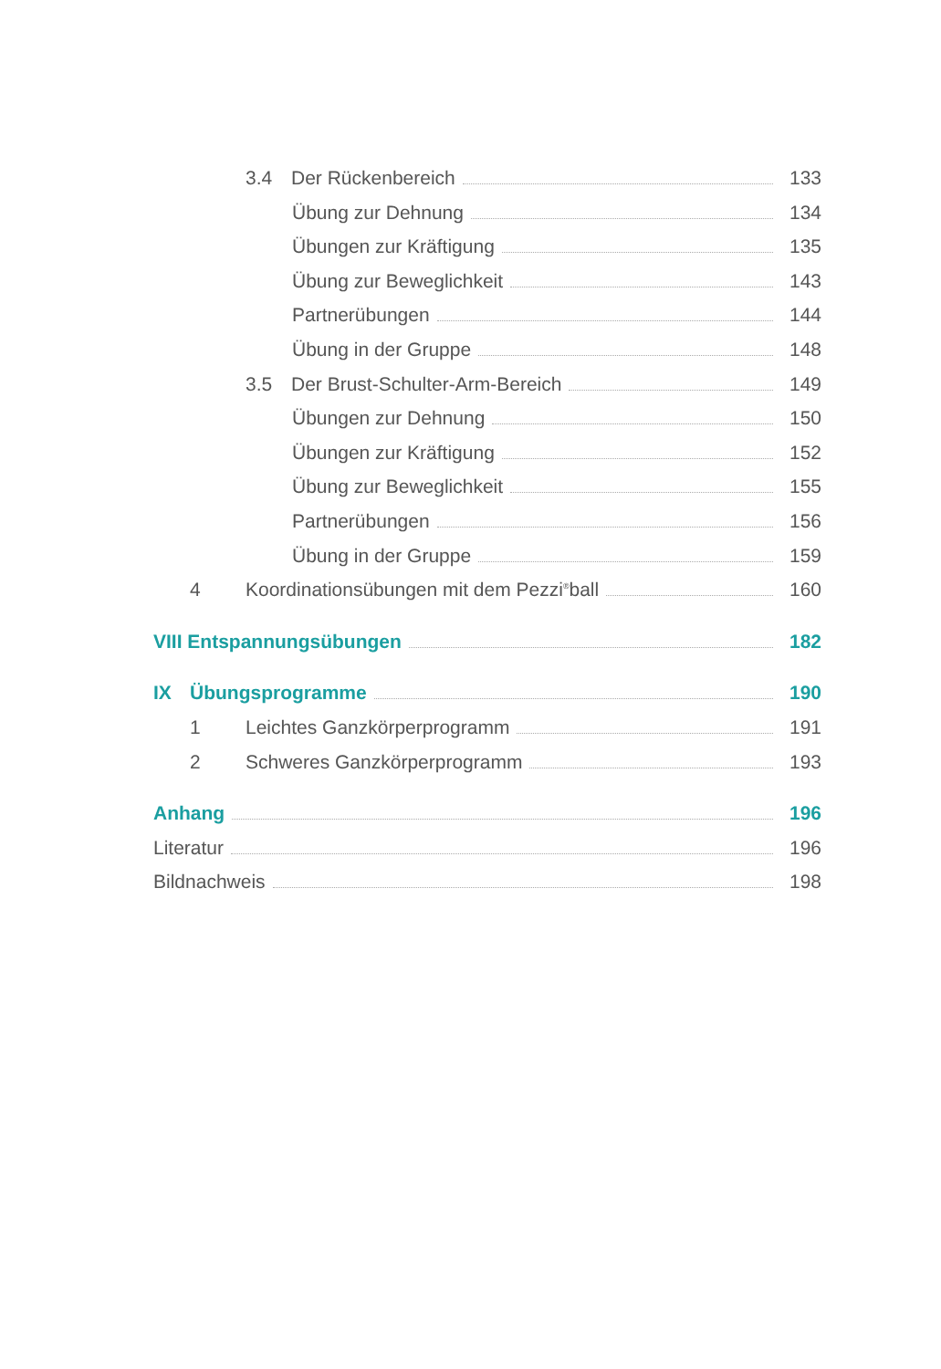3.4 Der Rückenbereich 133
Übung zur Dehnung 134
Übungen zur Kräftigung 135
Übung zur Beweglichkeit 143
Partnerübungen 144
Übung in der Gruppe 148
3.5 Der Brust-Schulter-Arm-Bereich 149
Übungen zur Dehnung 150
Übungen zur Kräftigung 152
Übung zur Beweglichkeit 155
Partnerübungen 156
Übung in der Gruppe 159
4 Koordinationsübungen mit dem Pezzi<sup>®</sup>ball 160
VIII Entspannungsübungen 182
IX Übungsprogramme 190
1 Leichtes Ganzkörperprogramm 191
2 Schweres Ganzkörperprogramm 193
Anhang 196
Literatur 196
Bildnachweis 198